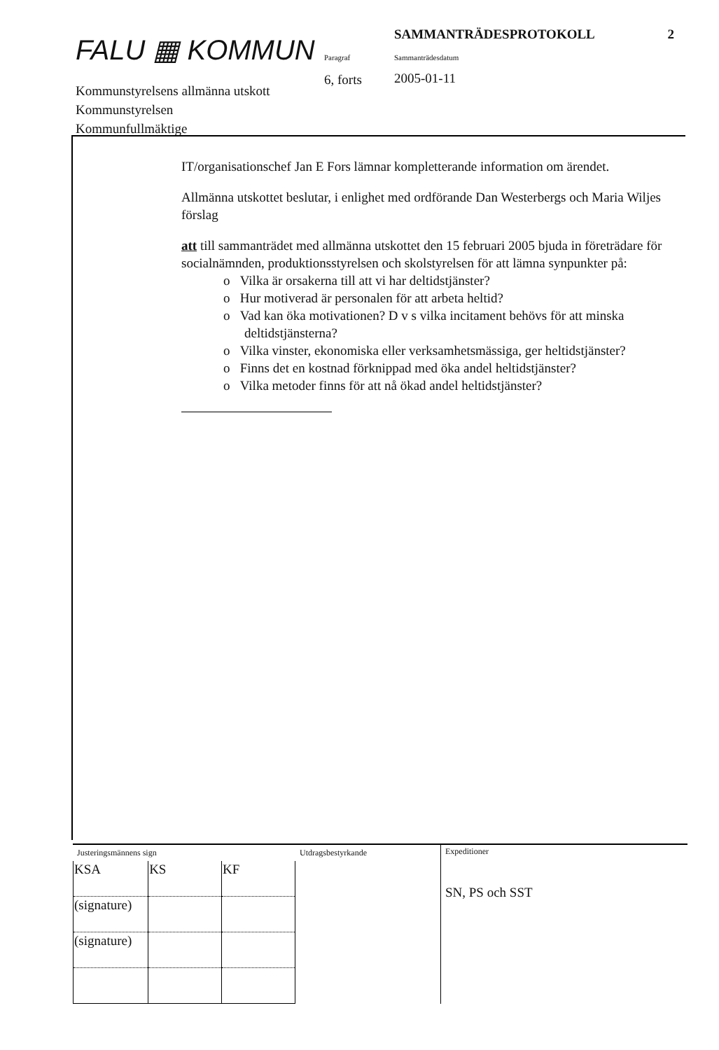FALU ▦ KOMMUN
Kommunstyrelsens allmänna utskott
Kommunstyrelsen
Kommunfullmäktige
Paragraf
6, forts
SAMMANTRÄDESPROTOKOLL 2
Sammanträdesdatum
2005-01-11
IT/organisationschef Jan E Fors lämnar kompletterande information om ärendet.
Allmänna utskottet beslutar, i enlighet med ordförande Dan Westerbergs och Maria Wiljes förslag
att till sammanträdet med allmänna utskottet den 15 februari 2005 bjuda in företrädare för socialnämnden, produktionsstyrelsen och skolstyrelsen för att lämna synpunkter på:
o Vilka är orsakerna till att vi har deltidstjänster?
o Hur motiverad är personalen för att arbeta heltid?
o Vad kan öka motivationen? D v s vilka incitament behövs för att minska deltidstjänsterna?
o Vilka vinster, ekonomiska eller verksamhetsmässiga, ger heltidstjänster?
o Finns det en kostnad förknippad med öka andel heltidstjänster?
o Vilka metoder finns för att nå ökad andel heltidstjänster?
Justeringsmännens sign
| KSA | KS | KF |
| (signature) | | |
| (signature) | | |
Utdragsbestyrkande Expeditioner
SN, PS och SST